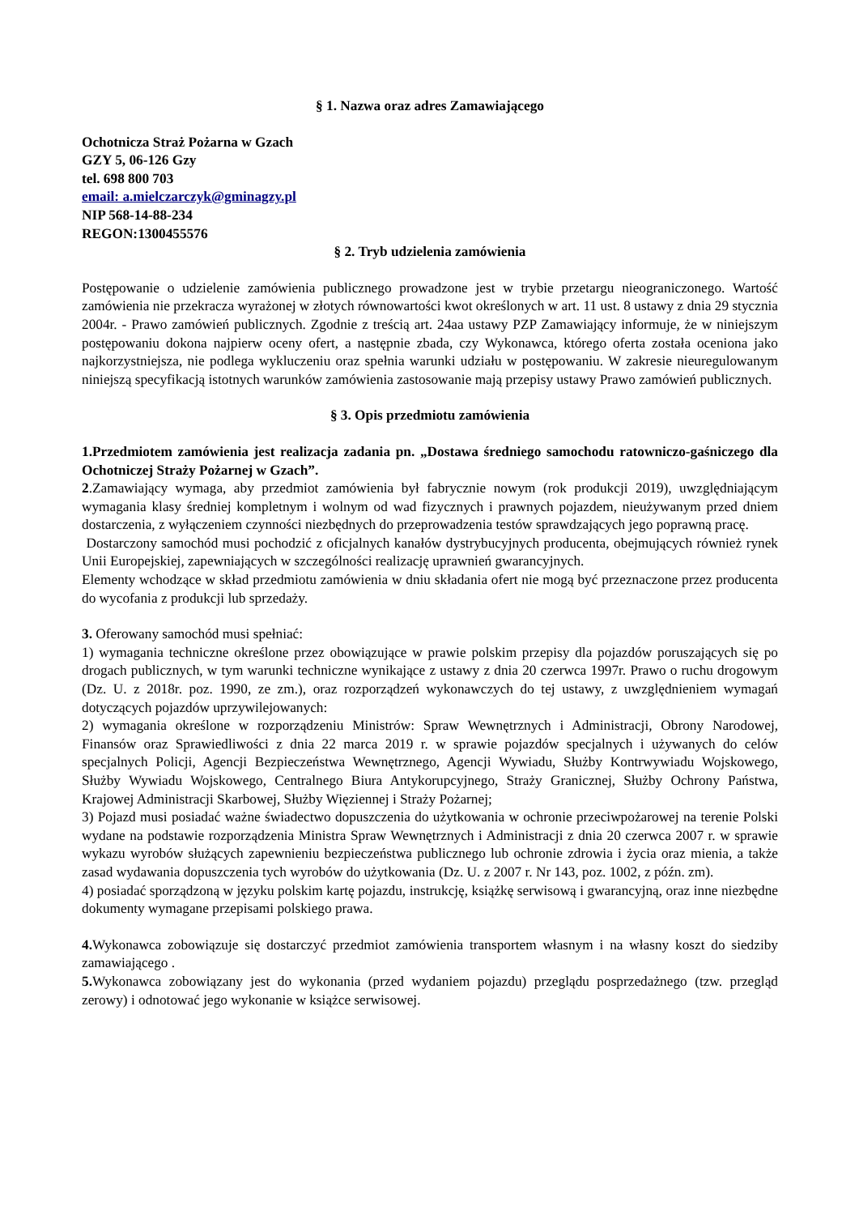§ 1. Nazwa oraz adres Zamawiającego
Ochotnicza Straż Pożarna w Gzach
GZY 5, 06-126 Gzy
tel. 698 800 703
email: a.mielczarczyk@gminagzy.pl
NIP 568-14-88-234
REGON:1300455576
§ 2. Tryb udzielenia zamówienia
Postępowanie o udzielenie zamówienia publicznego prowadzone jest w trybie przetargu nieograniczonego. Wartość zamówienia nie przekracza wyrażonej w złotych równowartości kwot określonych w art. 11 ust. 8 ustawy z dnia 29 stycznia 2004r. - Prawo zamówień publicznych. Zgodnie z treścią art. 24aa ustawy PZP Zamawiający informuje, że w niniejszym postępowaniu dokona najpierw oceny ofert, a następnie zbada, czy Wykonawca, którego oferta została oceniona jako najkorzystniejsza, nie podlega wykluczeniu oraz spełnia warunki udziału w postępowaniu. W zakresie nieuregulowanym niniejszą specyfikacją istotnych warunków zamówienia zastosowanie mają przepisy ustawy Prawo zamówień publicznych.
§ 3. Opis przedmiotu zamówienia
1.Przedmiotem zamówienia jest realizacja zadania pn. „Dostawa średniego samochodu ratowniczo-gaśniczego dla Ochotniczej Straży Pożarnej w Gzach”.
2.Zamawiający wymaga, aby przedmiot zamówienia był fabrycznie nowym (rok produkcji 2019), uwzględniającym wymagania klasy średniej kompletnym i wolnym od wad fizycznych i prawnych pojazdem, nieużywanym przed dniem dostarczenia, z wyłączeniem czynności niezbędnych do przeprowadzenia testów sprawdzających jego poprawną pracę.
Dostarczony samochód musi pochodzić z oficjalnych kanałów dystrybucyjnych producenta, obejmujących również rynek Unii Europejskiej, zapewniających w szczególności realizację uprawnień gwarancyjnych.
Elementy wchodzące w skład przedmiotu zamówienia w dniu składania ofert nie mogą być przeznaczone przez producenta do wycofania z produkcji lub sprzedaży.
3. Oferowany samochód musi spełniać:
1) wymagania techniczne określone przez obowiązujące w prawie polskim przepisy dla pojazdów poruszających się po drogach publicznych, w tym warunki techniczne wynikające z ustawy z dnia 20 czerwca 1997r. Prawo o ruchu drogowym (Dz. U. z 2018r. poz. 1990, ze zm.), oraz rozporządzeń wykonawczych do tej ustawy, z uwzględnieniem wymagań dotyczących pojazdów uprzywilejowanych:
2) wymagania określone w rozporządzeniu Ministrów: Spraw Wewnętrznych i Administracji, Obrony Narodowej, Finansów oraz Sprawiedliwości z dnia 22 marca 2019 r. w sprawie pojazdów specjalnych i używanych do celów specjalnych Policji, Agencji Bezpieczeństwa Wewnętrznego, Agencji Wywiadu, Służby Kontrwywiadu Wojskowego, Służby Wywiadu Wojskowego, Centralnego Biura Antykorupcyjnego, Straży Granicznej, Służby Ochrony Państwa, Krajowej Administracji Skarbowej, Służby Więziennej i Straży Pożarnej;
3) Pojazd musi posiadać ważne świadectwo dopuszczenia do użytkowania w ochronie przeciwpożarowej na terenie Polski wydane na podstawie rozporządzenia Ministra Spraw Wewnętrznych i Administracji z dnia 20 czerwca 2007 r. w sprawie wykazu wyrobów służących zapewnieniu bezpieczeństwa publicznego lub ochronie zdrowia i życia oraz mienia, a także zasad wydawania dopuszczenia tych wyrobów do użytkowania (Dz. U. z 2007 r. Nr 143, poz. 1002, z późn. zm).
4) posiadać sporządzoną w języku polskim kartę pojazdu, instrukcję, książkę serwisową i gwarancyjną, oraz inne niezbędne dokumenty wymagane przepisami polskiego prawa.
4. Wykonawca zobowiązuje się dostarczyć przedmiot zamówienia transportem własnym i na własny koszt do siedziby zamawiającego .
5. Wykonawca zobowiązany jest do wykonania (przed wydaniem pojazdu) przeglądu posprzedażnego (tzw. przegląd zerowy) i odnotować jego wykonanie w książce serwisowej.